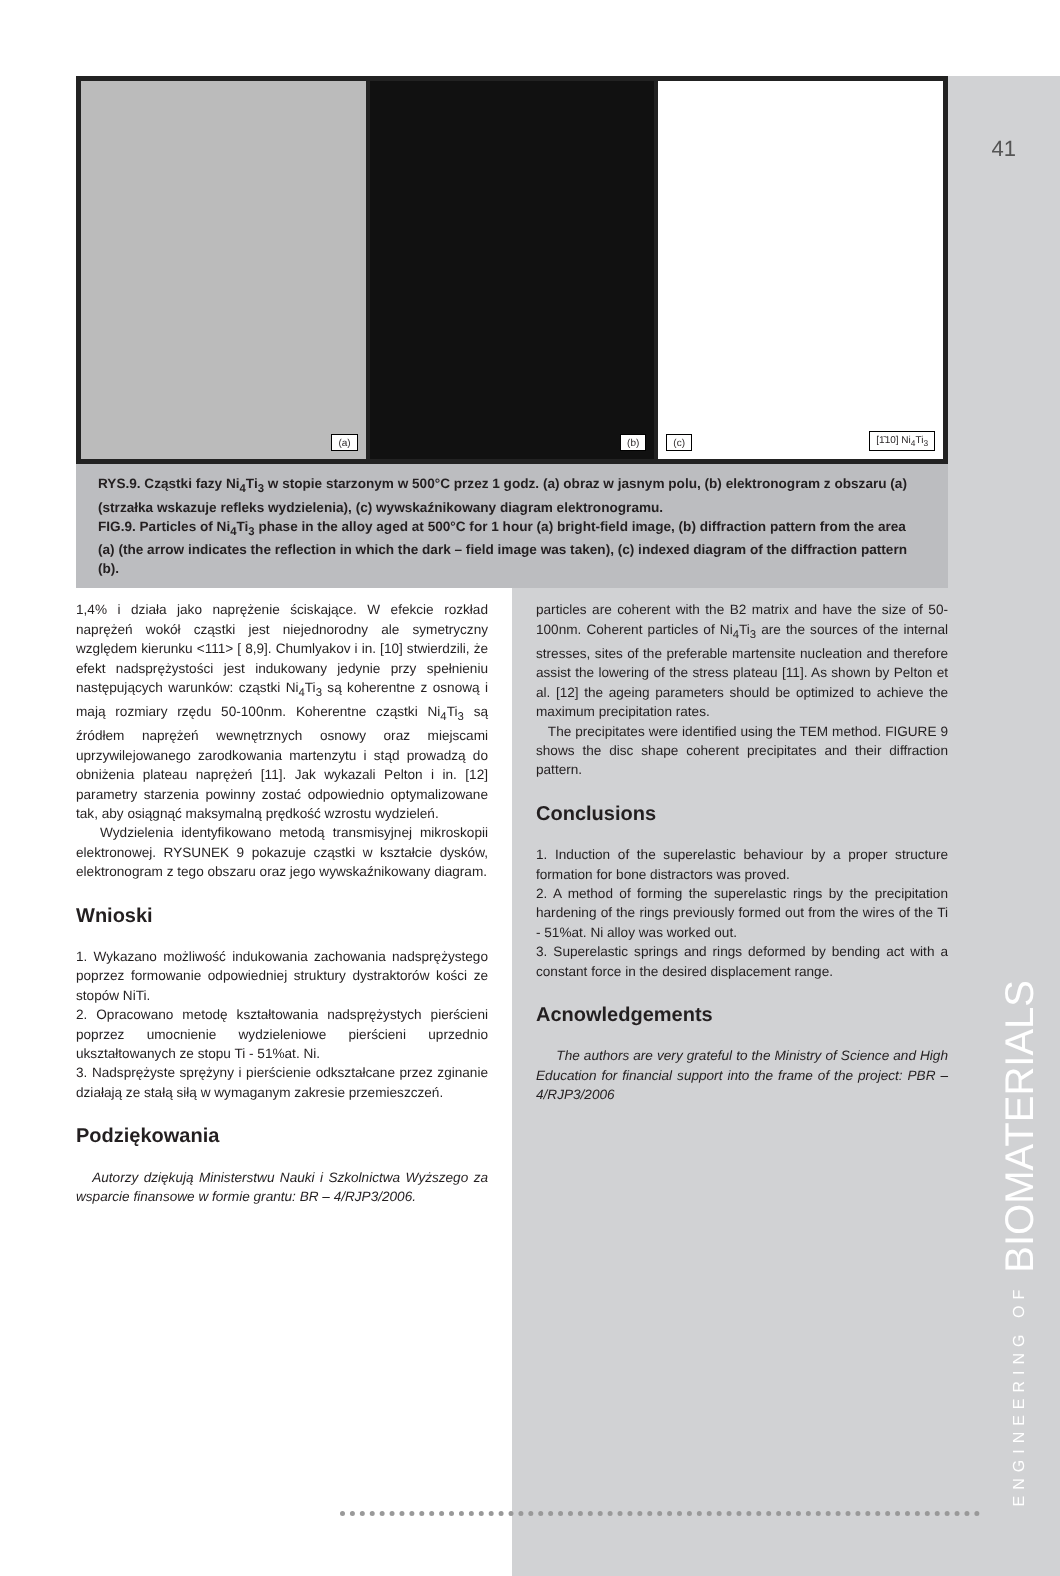41
(a)
(b)
(c) [1̄10] Ni<sub>4</sub>Ti<sub>3</sub>
RYS.9. Cząstki fazy Ni<sub>4</sub>Ti<sub>3</sub> w stopie starzonym w 500°C przez 1 godz. (a) obraz w jasnym polu, (b) elektronogram z obszaru (a) (strzałka wskazuje refleks wydzielenia), (c) wywskaźnikowany diagram elektronogramu.
FIG.9. Particles of Ni<sub>4</sub>Ti<sub>3</sub> phase in the alloy aged at 500°C for 1 hour (a) bright-field image, (b) diffraction pattern from the area (a) (the arrow indicates the reflection in which the dark – field image was taken), (c) indexed diagram of the diffraction pattern (b).
1,4% i działa jako naprężenie ściskające. W efekcie rozkład naprężeń wokół cząstki jest niejednorodny ale symetryczny względem kierunku <111> [ 8,9]. Chumlyakov i in. [10] stwierdzili, że efekt nadsprężystości jest indukowany jedynie przy spełnieniu następujących warunków: cząstki Ni<sub>4</sub>Ti<sub>3</sub> są koherentne z osnową i mają rozmiary rzędu 50-100nm. Koherentne cząstki Ni<sub>4</sub>Ti<sub>3</sub> są źródłem naprężeń wewnętrznych osnowy oraz miejscami uprzywilejowanego zarodkowania martenzytu i stąd prowadzą do obniżenia plateau naprężeń [11]. Jak wykazali Pelton i in. [12] parametry starzenia powinny zostać odpowiednio optymalizowane tak, aby osiągnąć maksymalną prędkość wzrostu wydzieleń.
Wydzielenia identyfikowano metodą transmisyjnej mikroskopii elektronowej. RYSUNEK 9 pokazuje cząstki w kształcie dysków, elektronogram z tego obszaru oraz jego wywskaźnikowany diagram.
Wnioski
1. Wykazano możliwość indukowania zachowania nadsprężystego poprzez formowanie odpowiedniej struktury dystraktorów kości ze stopów NiTi.
2. Opracowano metodę kształtowania nadsprężystych pierścieni poprzez umocnienie wydzieleniowe pierścieni uprzednio ukształtowanych ze stopu Ti - 51%at. Ni.
3. Nadsprężyste sprężyny i pierścienie odkształcane przez zginanie działają ze stałą siłą w wymaganym zakresie przemieszczeń.
Podziękowania
Autorzy dziękują Ministerstwu Nauki i Szkolnictwa Wyższego za wsparcie finansowe w formie grantu: BR – 4/RJP3/2006.
particles are coherent with the B2 matrix and have the size of 50-100nm. Coherent particles of Ni<sub>4</sub>Ti<sub>3</sub> are the sources of the internal stresses, sites of the preferable martensite nucleation and therefore assist the lowering of the stress plateau [11]. As shown by Pelton et al. [12] the ageing parameters should be optimized to achieve the maximum precipitation rates.
The precipitates were identified using the TEM method. FIGURE 9 shows the disc shape coherent precipitates and their diffraction pattern.
Conclusions
1. Induction of the superelastic behaviour by a proper structure formation for bone distractors was proved.
2. A method of forming the superelastic rings by the precipitation hardening of the rings previously formed out from the wires of the Ti - 51%at. Ni alloy was worked out.
3. Superelastic springs and rings deformed by bending act with a constant force in the desired displacement range.
Acnowledgements
The authors are very grateful to the Ministry of Science and High Education for financial support into the frame of the project: PBR – 4/RJP3/2006
ENGINEERING OF BIOMATERIALS